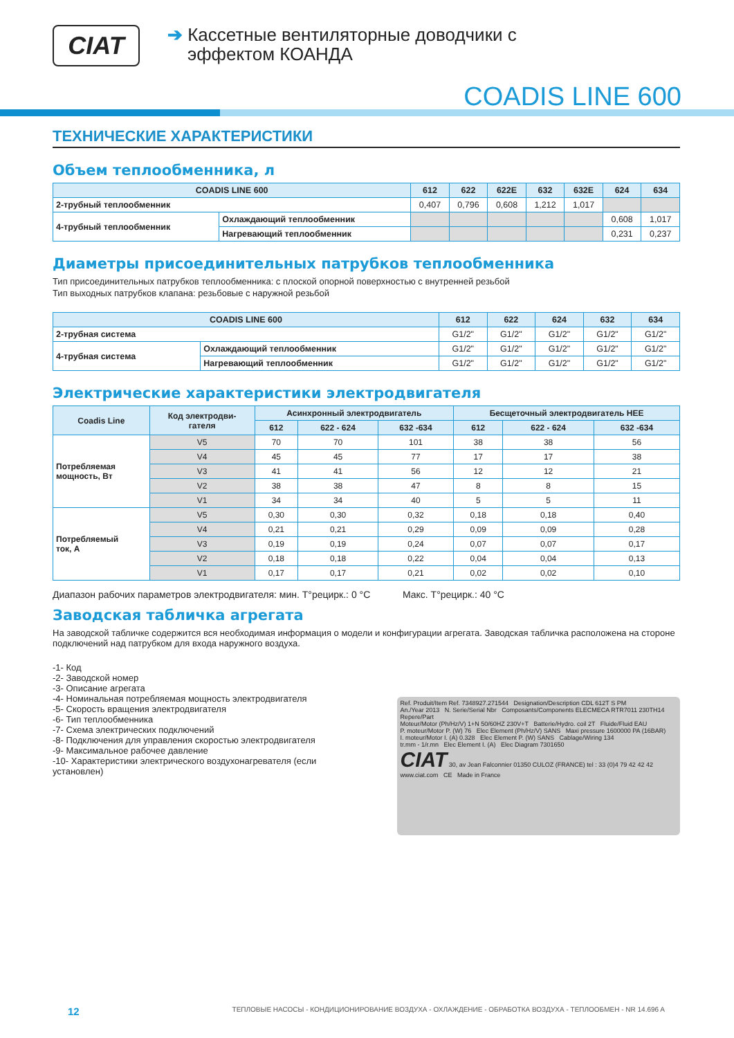CIAT
➔ Кассетные вентиляторные доводчики с
эффектом КОАНДА
COADIS LINE 600
ТЕХНИЧЕСКИЕ ХАРАКТЕРИСТИКИ
Объем теплообменника, л
| COADIS LINE 600 | | 612 | 622 | 622E | 632 | 632E | 624 | 634 |
| --- | --- | --- | --- | --- | --- | --- | --- | --- |
| 2-трубный теплообменник | | 0,407 | 0,796 | 0,608 | 1,212 | 1,017 | | |
| 4-трубный теплообменник | Охлаждающий теплообменник | | | | | | 0,608 | 1,017 |
| | Нагревающий теплообменник | | | | | | 0,231 | 0,237 |
Диаметры присоединительных патрубков теплообменника
Тип присоединительных патрубков теплообменника: с плоской опорной поверхностью с внутренней резьбой
Тип выходных патрубков клапана: резьбовые с наружной резьбой
| COADIS LINE 600 | | 612 | 622 | 624 | 632 | 634 |
| --- | --- | --- | --- | --- | --- | --- |
| 2-трубная система | | G1/2" | G1/2" | G1/2" | G1/2" | G1/2" |
| 4-трубная система | Охлаждающий теплообменник | G1/2" | G1/2" | G1/2" | G1/2" | G1/2" |
| | Нагревающий теплообменник | G1/2" | G1/2" | G1/2" | G1/2" | G1/2" |
Электрические характеристики электродвигателя
| Coadis Line | Код электродви- гателя | Асинхронный электродвигатель | | | Бесщеточный электродвигатель HEE | | |
| --- | --- | --- | --- | --- | --- | --- | --- |
| | | 612 | 622 - 624 | 632 -634 | 612 | 622 - 624 | 632 -634 |
| Потребляемая мощность, Вт | V5 | 70 | 70 | 101 | 38 | 38 | 56 |
| | V4 | 45 | 45 | 77 | 17 | 17 | 38 |
| | V3 | 41 | 41 | 56 | 12 | 12 | 21 |
| | V2 | 38 | 38 | 47 | 8 | 8 | 15 |
| | V1 | 34 | 34 | 40 | 5 | 5 | 11 |
| Потребляемый ток, А | V5 | 0,30 | 0,30 | 0,32 | 0,18 | 0,18 | 0,40 |
| | V4 | 0,21 | 0,21 | 0,29 | 0,09 | 0,09 | 0,28 |
| | V3 | 0,19 | 0,19 | 0,24 | 0,07 | 0,07 | 0,17 |
| | V2 | 0,18 | 0,18 | 0,22 | 0,04 | 0,04 | 0,13 |
| | V1 | 0,17 | 0,17 | 0,21 | 0,02 | 0,02 | 0,10 |
Диапазон рабочих параметров электродвигателя: мин. T°рецирк.: 0 °C Макс. T°рецирк.: 40 °C
Заводская табличка агрегата
На заводской табличке содержится вся необходимая информация о модели и конфигурации агрегата. Заводская табличка расположена на стороне подключений над патрубком для входа наружного воздуха.
-1- Код
-2- Заводской номер
-3- Описание агрегата
-4- Номинальная потребляемая мощность электродвигателя
-5- Скорость вращения электродвигателя
-6- Тип теплообменника
-7- Схема электрических подключений
-8- Подключения для управления скоростью электродвигателя
-9- Максимальное рабочее давление
-10- Характеристики электрического воздухонагревателя (если установлен)
Ref. Produit/Item Ref. 7348927.271544 Designation/Description CDL 612T S PM
An./Year 2013 N. Serie/Serial Nbr Composants/Components ELECMECA RTR7011 230TH14 Repere/Part
Moteur/Motor (Ph/Hz/V) 1+N 50/60HZ 230V+T Batterie/Hydro. coil 2T Fluide/Fluid EAU
P. moteur/Motor P. (W) 76 Elec Element (Ph/Hz/V) SANS Maxi pressure 1600000 PA (16BAR)
I. moteur/Motor I. (A) 0.328 Elec Element P. (W) SANS Cablage/Wiring 134
tr.mm - 1/r.mn Elec Element I. (A) Elec Diagram 7301650
CIAT 30, av Jean Falconnier 01350 CULOZ (FRANCE) tel : 33 (0)4 79 42 42 42 www.ciat.com CE Made in France
12 ТЕПЛОВЫЕ НАСОСЫ - КОНДИЦИОНИРОВАНИЕ ВОЗДУХА - ОХЛАЖДЕНИЕ - ОБРАБОТКА ВОЗДУХА - ТЕПЛООБМЕН - NR 14.696 A